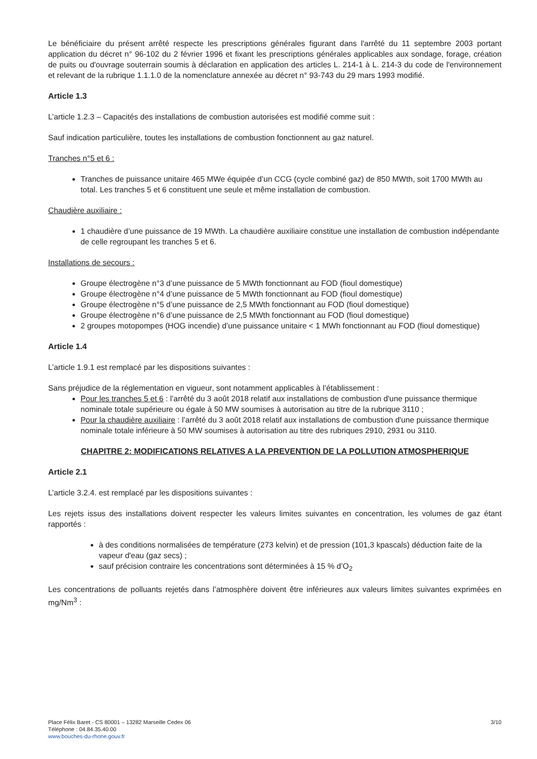Le bénéficiaire du présent arrêté respecte les prescriptions générales figurant dans l'arrêté du 11 septembre 2003 portant application du décret n° 96-102 du 2 février 1996 et fixant les prescriptions générales applicables aux sondage, forage, création de puits ou d'ouvrage souterrain soumis à déclaration en application des articles L. 214-1 à L. 214-3 du code de l'environnement et relevant de la rubrique 1.1.1.0 de la nomenclature annexée au décret n° 93-743 du 29 mars 1993 modifié.
Article 1.3
L’article 1.2.3 – Capacités des installations de combustion autorisées est modifié comme suit :
Sauf indication particulière, toutes les installations de combustion fonctionnent au gaz naturel.
Tranches n°5 et 6 :
Tranches de puissance unitaire 465 MWe équipée d’un CCG (cycle combiné gaz) de 850 MWth, soit 1700 MWth au total. Les tranches 5 et 6 constituent une seule et même installation de combustion.
Chaudière auxiliaire :
1 chaudière d’une puissance de 19 MWth. La chaudière auxiliaire constitue une installation de combustion indépendante de celle regroupant les tranches 5 et 6.
Installations de secours :
Groupe électrogène n°3 d’une puissance de 5 MWth fonctionnant au FOD (fioul domestique)
Groupe électrogène n°4 d’une puissance de 5 MWth fonctionnant au FOD (fioul domestique)
Groupe électrogène n°5 d’une puissance de 2,5 MWth fonctionnant au FOD (fioul domestique)
Groupe électrogène n°6 d’une puissance de 2,5 MWth fonctionnant au FOD (fioul domestique)
2 groupes motopompes (HOG incendie) d’une puissance unitaire < 1 MWh fonctionnant au FOD (fioul domestique)
Article 1.4
L’article 1.9.1 est remplacé par les dispositions suivantes :
Sans préjudice de la réglementation en vigueur, sont notamment applicables à l’établissement :
Pour les tranches 5 et 6 : l’arrêté du 3 août 2018 relatif aux installations de combustion d'une puissance thermique nominale totale supérieure ou égale à 50 MW soumises à autorisation au titre de la rubrique 3110 ;
Pour la chaudière auxiliaire : l’arrêté du 3 août 2018 relatif aux installations de combustion d'une puissance thermique nominale totale inférieure à 50 MW soumises à autorisation au titre des rubriques 2910, 2931 ou 3110.
CHAPITRE 2: MODIFICATIONS RELATIVES A LA PREVENTION DE LA POLLUTION ATMOSPHERIQUE
Article 2.1
L’article 3.2.4. est remplacé par les dispositions suivantes :
Les rejets issus des installations doivent respecter les valeurs limites suivantes en concentration, les volumes de gaz étant rapportés :
à des conditions normalisées de température (273 kelvin) et de pression (101,3 kpascals) déduction faite de la vapeur d'eau (gaz secs) ;
sauf précision contraire les concentrations sont déterminées à 15 % d’O<sub>2</sub>
Les concentrations de polluants rejetés dans l’atmosphère doivent être inférieures aux valeurs limites suivantes exprimées en mg/Nm<sup>3</sup> :
Place Félix Baret - CS 80001 – 13282 Marseille Cedex 06
Téléphone : 04.84.35.40.00
www.bouches-du-rhone.gouv.fr
3/10